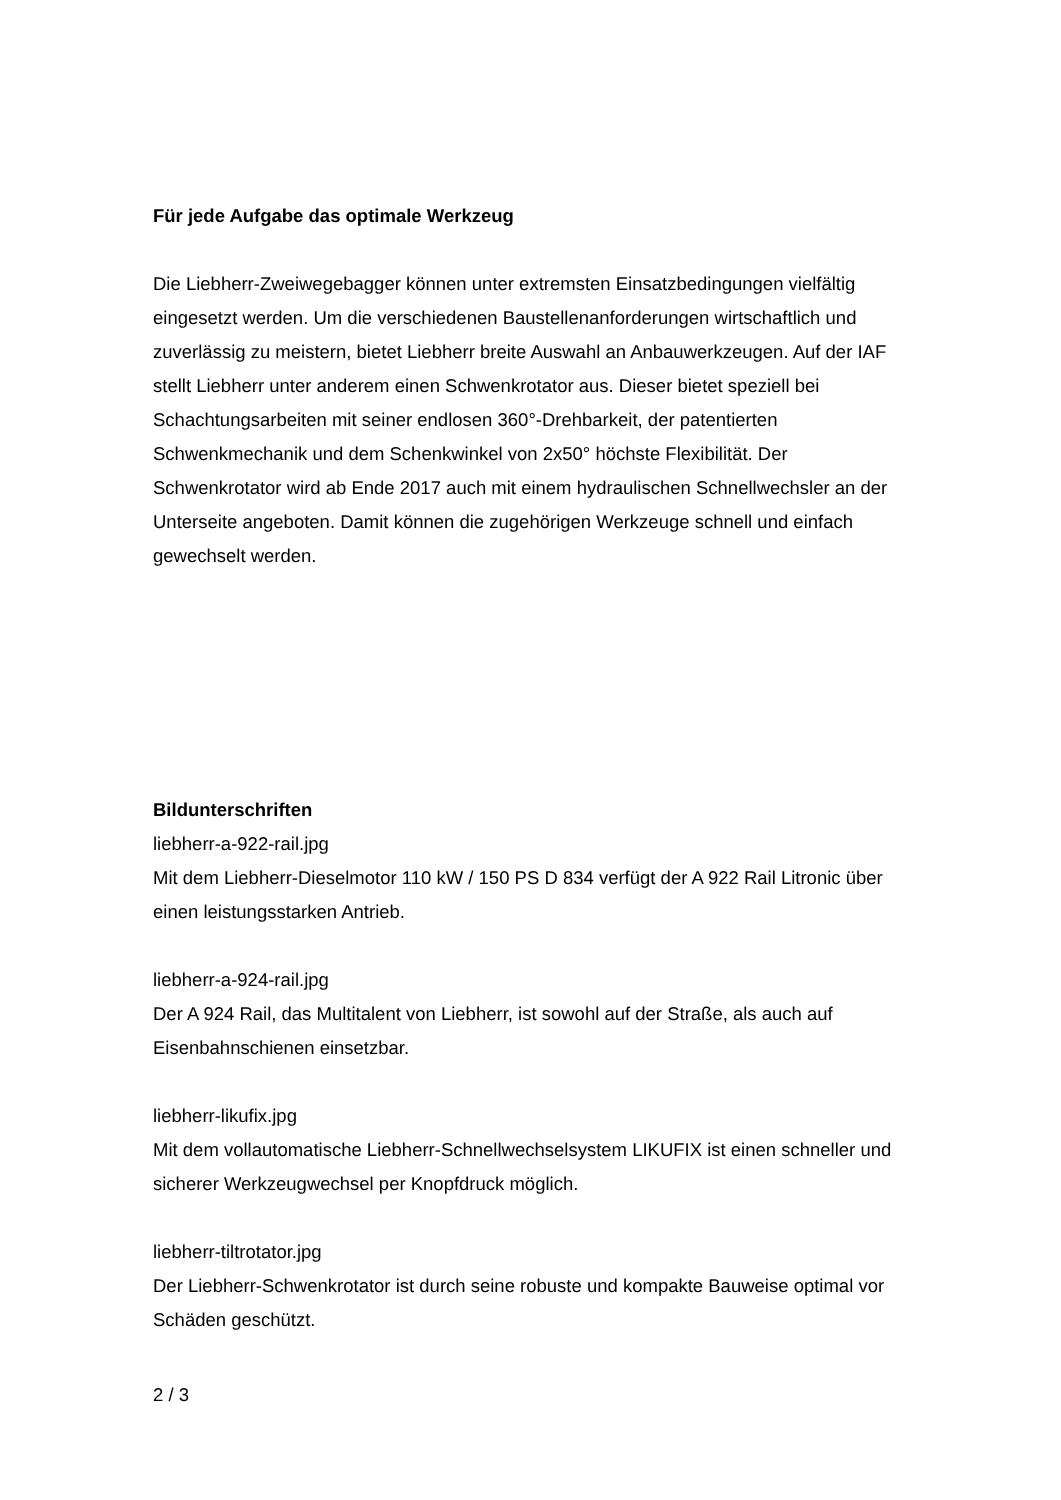Für jede Aufgabe das optimale Werkzeug
Die Liebherr-Zweiwegebagger können unter extremsten Einsatzbedingungen vielfältig eingesetzt werden. Um die verschiedenen Baustellenanforderungen wirtschaftlich und zuverlässig zu meistern, bietet Liebherr breite Auswahl an Anbauwerkzeugen. Auf der IAF stellt Liebherr unter anderem einen Schwenkrotator aus. Dieser bietet speziell bei Schachtungsarbeiten mit seiner endlosen 360°-Drehbarkeit, der patentierten Schwenkmechanik und dem Schenkwinkel von 2x50° höchste Flexibilität. Der Schwenkrotator wird ab Ende 2017 auch mit einem hydraulischen Schnellwechsler an der Unterseite angeboten. Damit können die zugehörigen Werkzeuge schnell und einfach gewechselt werden.
Bildunterschriften
liebherr-a-922-rail.jpg
Mit dem Liebherr-Dieselmotor 110 kW / 150 PS D 834 verfügt der A 922 Rail Litronic über einen leistungsstarken Antrieb.
liebherr-a-924-rail.jpg
Der A 924 Rail, das Multitalent von Liebherr, ist sowohl auf der Straße, als auch auf Eisenbahnschienen einsetzbar.
liebherr-likufix.jpg
Mit dem vollautomatische Liebherr-Schnellwechselsystem LIKUFIX ist einen schneller und sicherer Werkzeugwechsel per Knopfdruck möglich.
liebherr-tiltrotator.jpg
Der Liebherr-Schwenkrotator ist durch seine robuste und kompakte Bauweise optimal vor Schäden geschützt.
2 / 3